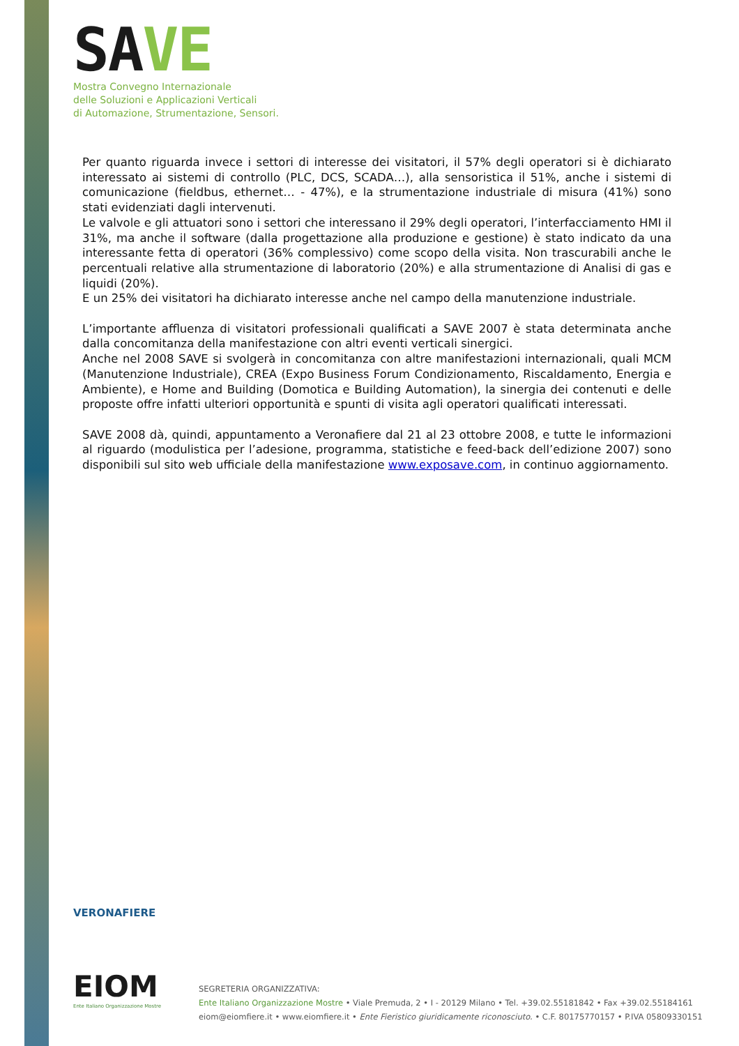SAVE
Mostra Convegno Internazionale
delle Soluzioni e Applicazioni Verticali
di Automazione, Strumentazione, Sensori.
Per quanto riguarda invece i settori di interesse dei visitatori, il 57% degli operatori si è dichiarato interessato ai sistemi di controllo (PLC, DCS, SCADA…), alla sensoristica il 51%, anche i sistemi di comunicazione (fieldbus, ethernet… - 47%), e la strumentazione industriale di misura (41%) sono stati evidenziati dagli intervenuti.
Le valvole e gli attuatori sono i settori che interessano il 29% degli operatori, l’interfacciamento HMI il 31%, ma anche il software (dalla progettazione alla produzione e gestione) è stato indicato da una interessante fetta di operatori (36% complessivo) come scopo della visita. Non trascurabili anche le percentuali relative alla strumentazione di laboratorio (20%) e alla strumentazione di Analisi di gas e liquidi (20%).
E un 25% dei visitatori ha dichiarato interesse anche nel campo della manutenzione industriale.
L’importante affluenza di visitatori professionali qualificati a SAVE 2007 è stata determinata anche dalla concomitanza della manifestazione con altri eventi verticali sinergici.
Anche nel 2008 SAVE si svolgerà in concomitanza con altre manifestazioni internazionali, quali MCM (Manutenzione Industriale), CREA (Expo Business Forum Condizionamento, Riscaldamento, Energia e Ambiente), e Home and Building (Domotica e Building Automation), la sinergia dei contenuti e delle proposte offre infatti ulteriori opportunità e spunti di visita agli operatori qualificati interessati.
SAVE 2008 dà, quindi, appuntamento a Veronafiere dal 21 al 23 ottobre 2008, e tutte le informazioni al riguardo (modulistica per l’adesione, programma, statistiche e feed-back dell’edizione 2007) sono disponibili sul sito web ufficiale della manifestazione www.exposave.com, in continuo aggiornamento.
VERONAFIERE
EIOM
Ente Italiano Organizzazione Mostre
SEGRETERIA ORGANIZZATIVA:
Ente Italiano Organizzazione Mostre • Viale Premuda, 2 • I - 20129 Milano • Tel. +39.02.55181842 • Fax +39.02.55184161
eiom@eiomfiere.it • www.eiomfiere.it • Ente Fieristico giuridicamente riconosciuto. • C.F. 80175770157 • P.IVA 05809330151